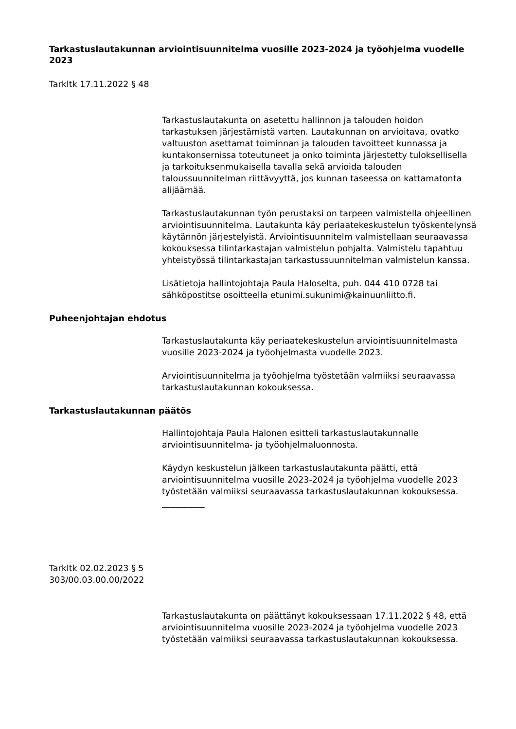Tarkastuslautakunnan arviointisuunnitelma vuosille 2023-2024 ja työohjelma vuodelle 2023
Tarkltk 17.11.2022 § 48
Tarkastuslautakunta on asetettu hallinnon ja talouden hoidon tarkastuksen järjestämistä varten. Lautakunnan on arvioitava, ovatko valtuuston asettamat toiminnan ja talouden tavoitteet kunnassa ja kuntakonsernissa toteutuneet ja onko toiminta järjestetty tuloksellisella ja tarkoituksenmukaisella tavalla sekä arvioida talouden taloussuunnitelman riittävyyttä, jos kunnan taseessa on kattamatonta alijäämää.
Tarkastuslautakunnan työn perustaksi on tarpeen valmistella ohjeellinen arviointisuunnitelma. Lautakunta käy periaatekeskustelun työskentelynsä käytännön järjestelyistä. Arviointisuunnitelm valmistellaan seuraavassa kokouksessa tilintarkastajan valmistelun pohjalta. Valmistelu tapahtuu yhteistyössä tilintarkastajan tarkastussuunnitelman valmistelun kanssa.
Lisätietoja hallintojohtaja Paula Haloselta, puh. 044 410 0728 tai sähköpostitse osoitteella etunimi.sukunimi@kainuunliitto.fi.
Puheenjohtajan ehdotus
Tarkastuslautakunta käy periaatekeskustelun arviointisuunnitelmasta vuosille 2023-2024 ja työohjelmasta vuodelle 2023.
Arviointisuunnitelma ja työohjelma työstetään valmiiksi seuraavassa tarkastuslautakunnan kokouksessa.
Tarkastuslautakunnan päätös
Hallintojohtaja Paula Halonen esitteli tarkastuslautakunnalle arviointisuunnitelma- ja työohjelmaluonnosta.
Käydyn keskustelun jälkeen tarkastuslautakunta päätti, että arviointisuunnitelma vuosille 2023-2024 ja työohjelma vuodelle 2023 työstetään valmiiksi seuraavassa tarkastuslautakunnan kokouksessa.
__________
Tarkltk 02.02.2023 § 5
303/00.03.00.00/2022
Tarkastuslautakunta on päättänyt kokouksessaan 17.11.2022 § 48, että arviointisuunnitelma vuosille 2023-2024 ja työohjelma vuodelle 2023 työstetään valmiiksi seuraavassa tarkastuslautakunnan kokouksessa.